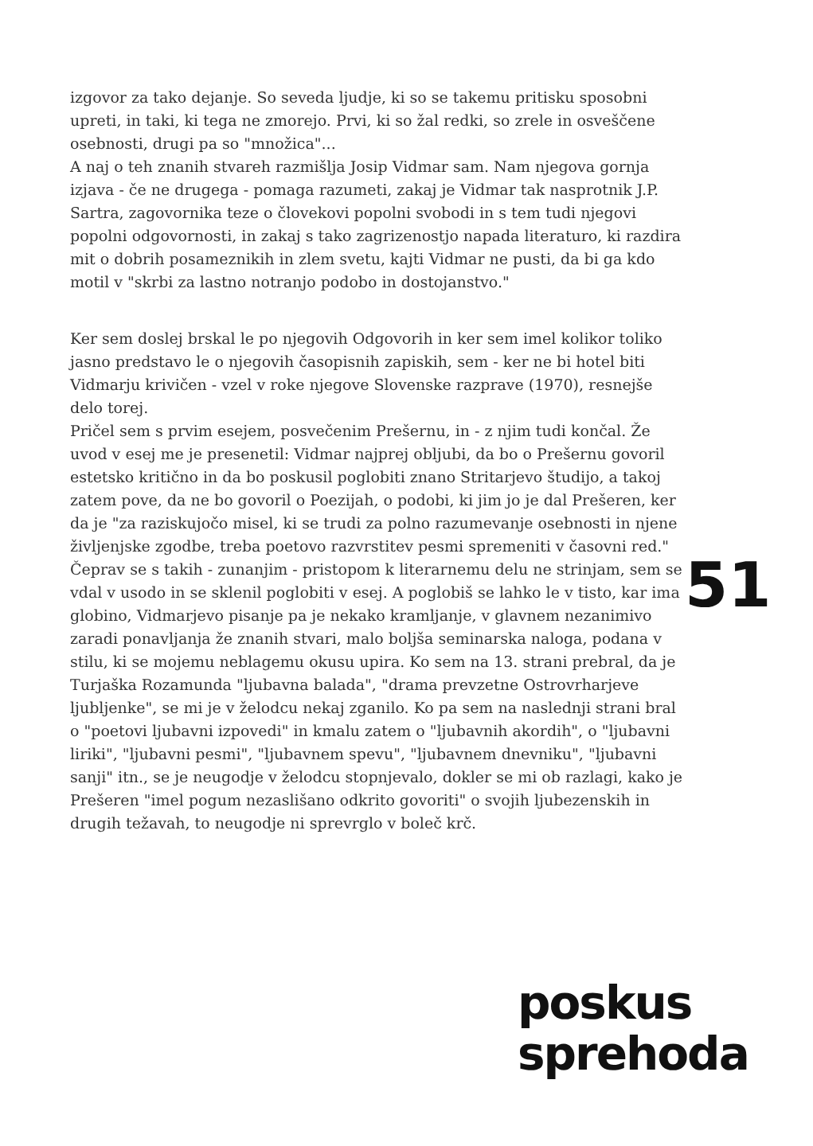izgovor za tako dejanje. So seveda ljudje, ki so se takemu pritisku sposobni upreti, in taki, ki tega ne zmorejo. Prvi, ki so žal redki, so zrele in osveščene osebnosti, drugi pa so "množica"...
A naj o teh znanih stvareh razmišlja Josip Vidmar sam. Nam njegova gornja izjava - če ne drugega - pomaga razumeti, zakaj je Vidmar tak nasprotnik J.P. Sartra, zagovornika teze o človekovi popolni svobodi in s tem tudi njegovi popolni odgovornosti, in zakaj s tako zagrizenostjo napada literaturo, ki razdira mit o dobrih posameznikih in zlem svetu, kajti Vidmar ne pusti, da bi ga kdo motil v "skrbi za lastno notranjo podobo in dostojanstvo."
Ker sem doslej brskal le po njegovih Odgovorih in ker sem imel kolikor toliko jasno predstavo le o njegovih časopisnih zapiskih, sem - ker ne bi hotel biti Vidmarju krivičen - vzel v roke njegove Slovenske razprave (1970), resnejše delo torej.
Pričel sem s prvim esejem, posvečenim Prešernu, in - z njim tudi končal. Že uvod v esej me je presenetil: Vidmar najprej obljubi, da bo o Prešernu govoril estetsko kritično in da bo poskusil poglobiti znano Stritarjevo študijo, a takoj zatem pove, da ne bo govoril o Poezijah, o podobi, ki jim jo je dal Prešeren, ker da je "za raziskujočo misel, ki se trudi za polno razumevanje osebnosti in njene življenjske zgodbe, treba poetovo razvrstitev pesmi spremeniti v časovni red." Čeprav se s takih - zunanjim - pristopom k literarnemu delu ne strinjam, sem se vdal v usodo in se sklenil poglobiti v esej. A poglobiš se lahko le v tisto, kar ima globino, Vidmarjevo pisanje pa je nekako kramljanje, v glavnem nezanimivo zaradi ponavljanja že znanih stvari, malo boljša seminarska naloga, podana v stilu, ki se mojemu neblagemu okusu upira. Ko sem na 13. strani prebral, da je Turjaška Rozamunda "ljubavna balada", "drama prevzetne Ostrovrharjeve ljubljenke", se mi je v želodcu nekaj zganilo. Ko pa sem na naslednji strani bral o "poetovi ljubavni izpovedi" in kmalu zatem o "ljubavnih akordih", o "ljubavni liriki", "ljubavni pesmi", "ljubavnem spevu", "ljubavnem dnevniku", "ljubavni sanji" itn., se je neugodje v želodcu stopnjevalo, dokler se mi ob razlagi, kako je Prešeren "imel pogum nezaslišano odkrito govoriti" o svojih ljubezenskih in drugih težavah, to neugodje ni sprevrglo v boleč krč.
51
poskus
sprehoda